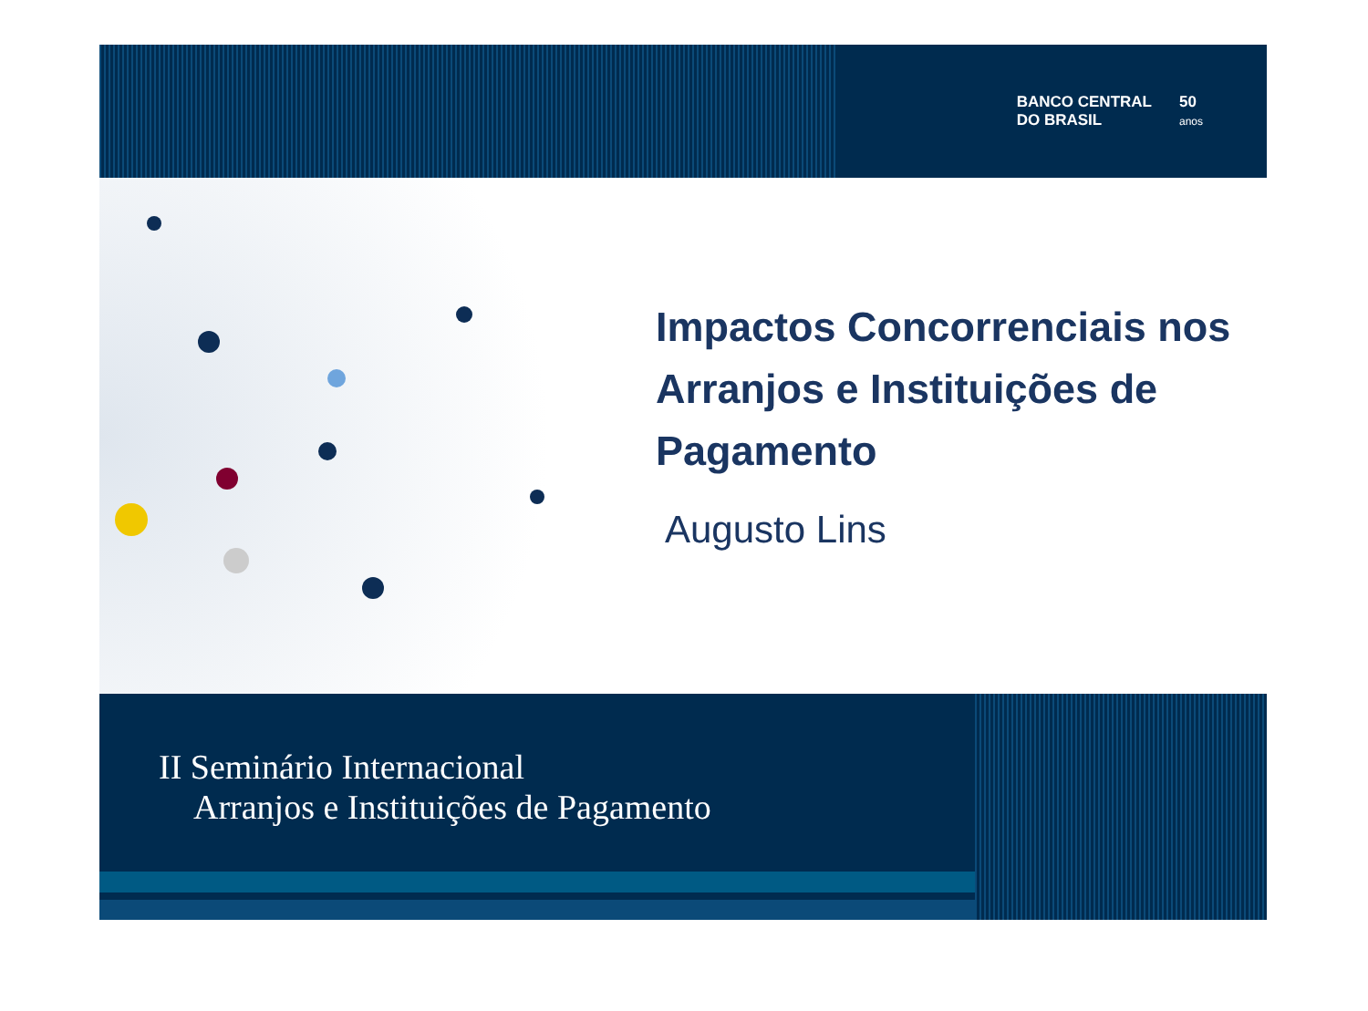BANCO CENTRAL
DO BRASIL
50
anos
Impactos Concorrenciais nos Arranjos e Instituições de Pagamento
Augusto Lins
II Seminário Internacional
Arranjos e Instituições de Pagamento